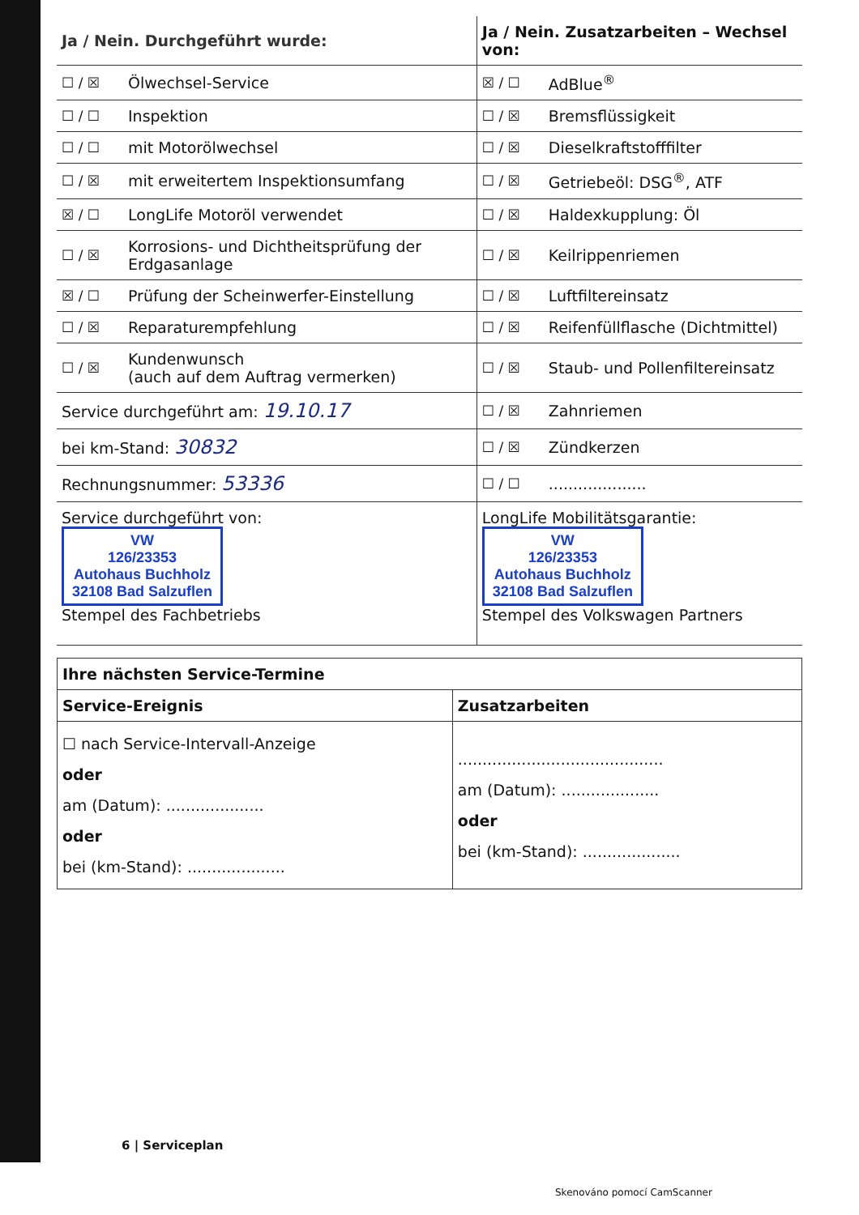| Ja / Nein. Durchgeführt wurde: | | Ja / Nein. Zusatzarbeiten – Wechsel von: | |
| --- | --- | --- | --- |
| ☐ / ☒ | Ölwechsel-Service | ☒ / ☐ | AdBlue<sup>®</sup> |
| ☐ / ☐ | Inspektion | ☐ / ☒ | Bremsflüssigkeit |
| ☐ / ☐ | mit Motorölwechsel | ☐ / ☒ | Dieselkraftstofffilter |
| ☐ / ☒ | mit erweitertem Inspektionsumfang | ☐ / ☒ | Getriebeöl: DSG<sup>®</sup>, ATF |
| ☒ / ☐ | LongLife Motoröl verwendet | ☐ / ☒ | Haldexkupplung: Öl |
| ☐ / ☒ | Korrosions- und Dichtheitsprüfung der Erdgasanlage | ☐ / ☒ | Keilrippenriemen |
| ☒ / ☐ | Prüfung der Scheinwerfer-Einstellung | ☐ / ☒ | Luftfiltereinsatz |
| ☐ / ☒ | Reparaturempfehlung | ☐ / ☒ | Reifenfüllflasche (Dichtmittel) |
| ☐ / ☒ | Kundenwunsch (auch auf dem Auftrag vermerken) | ☐ / ☒ | Staub- und Pollenfiltereinsatz |
| Service durchgeführt am: 19.10.17 | | ☐ / ☒ | Zahnriemen |
| bei km-Stand: 30832 | | ☐ / ☒ | Zündkerzen |
| Rechnungsnummer: 53336 | | ☐ / ☐ | .................... |
| Service durchgeführt von: VW 126/23353 Autohaus Buchholz 32108 Bad Salzuflen Stempel des Fachbetriebs | | LongLife Mobilitätsgarantie: VW 126/23353 Autohaus Buchholz 32108 Bad Salzuflen Stempel des Volkswagen Partners | |
| Ihre nächsten Service-Termine | |
| --- | --- |
| Service-Ereignis | Zusatzarbeiten |
| ☐ nach Service-Intervall-Anzeige oder am (Datum): .................... oder bei (km-Stand): .................... | .......................................... am (Datum): .................... oder bei (km-Stand): .................... |
6 | Serviceplan
Skenováno pomocí CamScanner